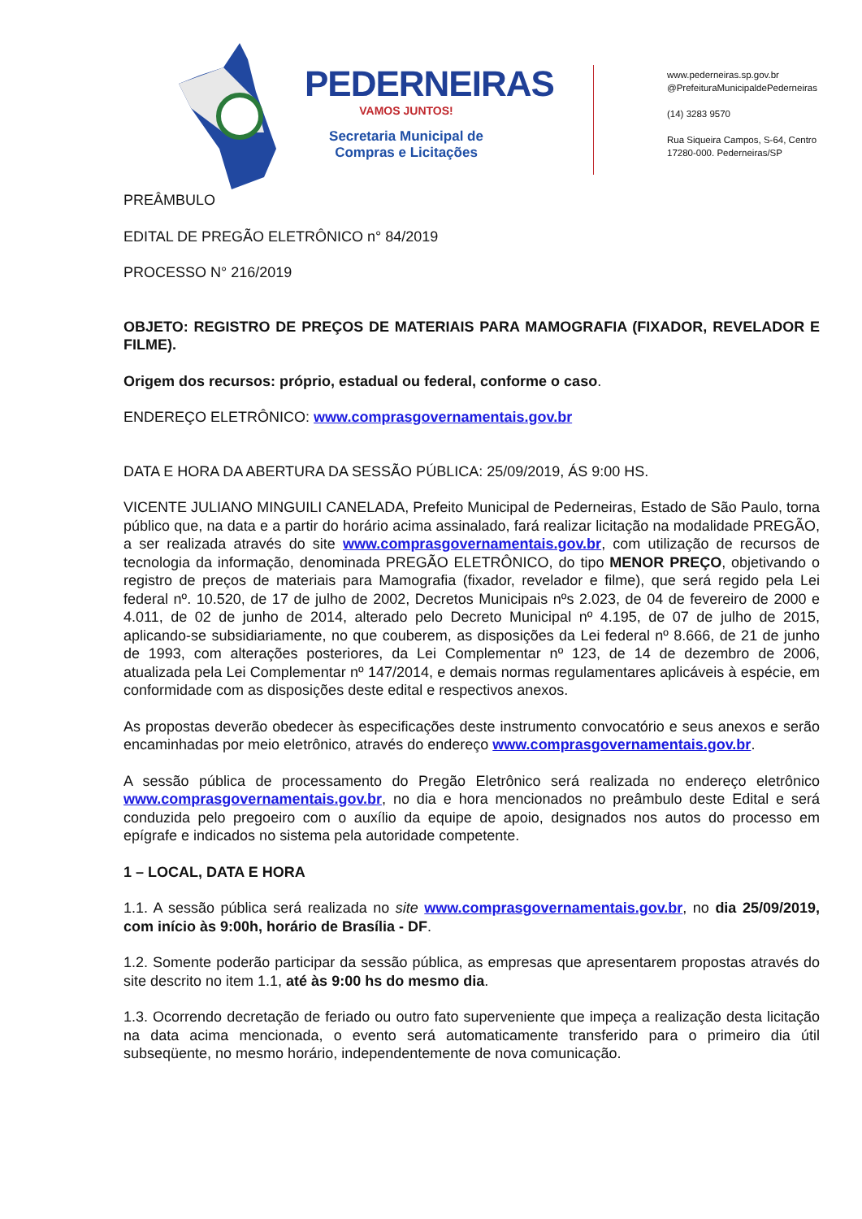PEDERNEIRAS
VAMOS JUNTOS!
Secretaria Municipal de
Compras e Licitações
www.pederneiras.sp.gov.br
@PrefeituraMunicipaldePederneiras
(14) 3283 9570
Rua Siqueira Campos, S-64, Centro
17280-000. Pederneiras/SP
PREÂMBULO
EDITAL DE PREGÃO ELETRÔNICO n° 84/2019
PROCESSO N° 216/2019
OBJETO: REGISTRO DE PREÇOS DE MATERIAIS PARA MAMOGRAFIA (FIXADOR, REVELADOR E FILME).
Origem dos recursos: próprio, estadual ou federal, conforme o caso.
ENDEREÇO ELETRÔNICO: www.comprasgovernamentais.gov.br
DATA E HORA DA ABERTURA DA SESSÃO PÚBLICA: 25/09/2019, ÁS 9:00 HS.
VICENTE JULIANO MINGUILI CANELADA, Prefeito Municipal de Pederneiras, Estado de São Paulo, torna público que, na data e a partir do horário acima assinalado, fará realizar licitação na modalidade PREGÃO, a ser realizada através do site www.comprasgovernamentais.gov.br, com utilização de recursos de tecnologia da informação, denominada PREGÃO ELETRÔNICO, do tipo MENOR PREÇO, objetivando o registro de preços de materiais para Mamografia (fixador, revelador e filme), que será regido pela Lei federal nº. 10.520, de 17 de julho de 2002, Decretos Municipais nºs 2.023, de 04 de fevereiro de 2000 e 4.011, de 02 de junho de 2014, alterado pelo Decreto Municipal nº 4.195, de 07 de julho de 2015, aplicando-se subsidiariamente, no que couberem, as disposições da Lei federal nº 8.666, de 21 de junho de 1993, com alterações posteriores, da Lei Complementar nº 123, de 14 de dezembro de 2006, atualizada pela Lei Complementar nº 147/2014, e demais normas regulamentares aplicáveis à espécie, em conformidade com as disposições deste edital e respectivos anexos.
As propostas deverão obedecer às especificações deste instrumento convocatório e seus anexos e serão encaminhadas por meio eletrônico, através do endereço www.comprasgovernamentais.gov.br.
A sessão pública de processamento do Pregão Eletrônico será realizada no endereço eletrônico www.comprasgovernamentais.gov.br, no dia e hora mencionados no preâmbulo deste Edital e será conduzida pelo pregoeiro com o auxílio da equipe de apoio, designados nos autos do processo em epígrafe e indicados no sistema pela autoridade competente.
1 – LOCAL, DATA E HORA
1.1. A sessão pública será realizada no site www.comprasgovernamentais.gov.br, no dia 25/09/2019, com início às 9:00h, horário de Brasília - DF.
1.2. Somente poderão participar da sessão pública, as empresas que apresentarem propostas através do site descrito no item 1.1, até às 9:00 hs do mesmo dia.
1.3. Ocorrendo decretação de feriado ou outro fato superveniente que impeça a realização desta licitação na data acima mencionada, o evento será automaticamente transferido para o primeiro dia útil subseqüente, no mesmo horário, independentemente de nova comunicação.